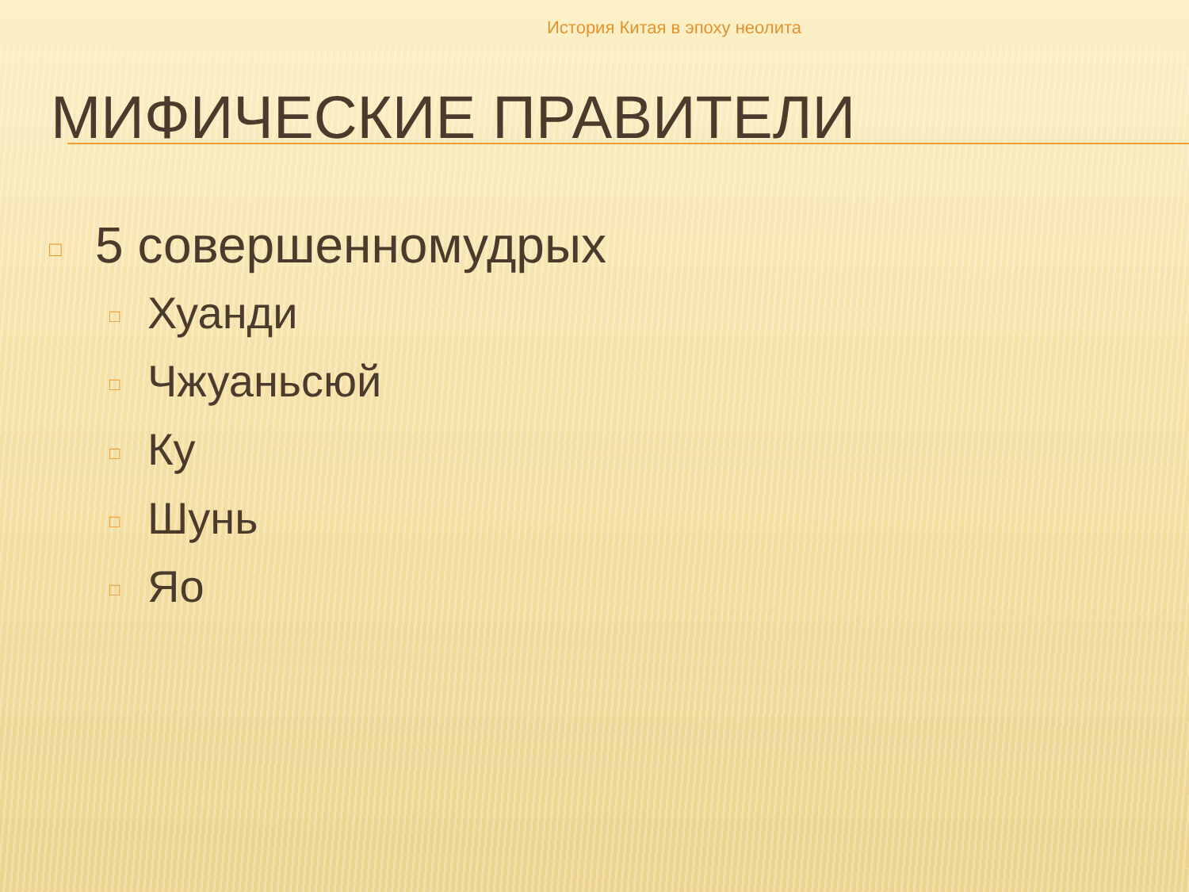История Китая в эпоху неолита
МИФИЧЕСКИЕ ПРАВИТЕЛИ
□ 5 совершенномудрых
□ Хуанди
□ Чжуаньсюй
□ Ку
□ Шунь
□ Яо